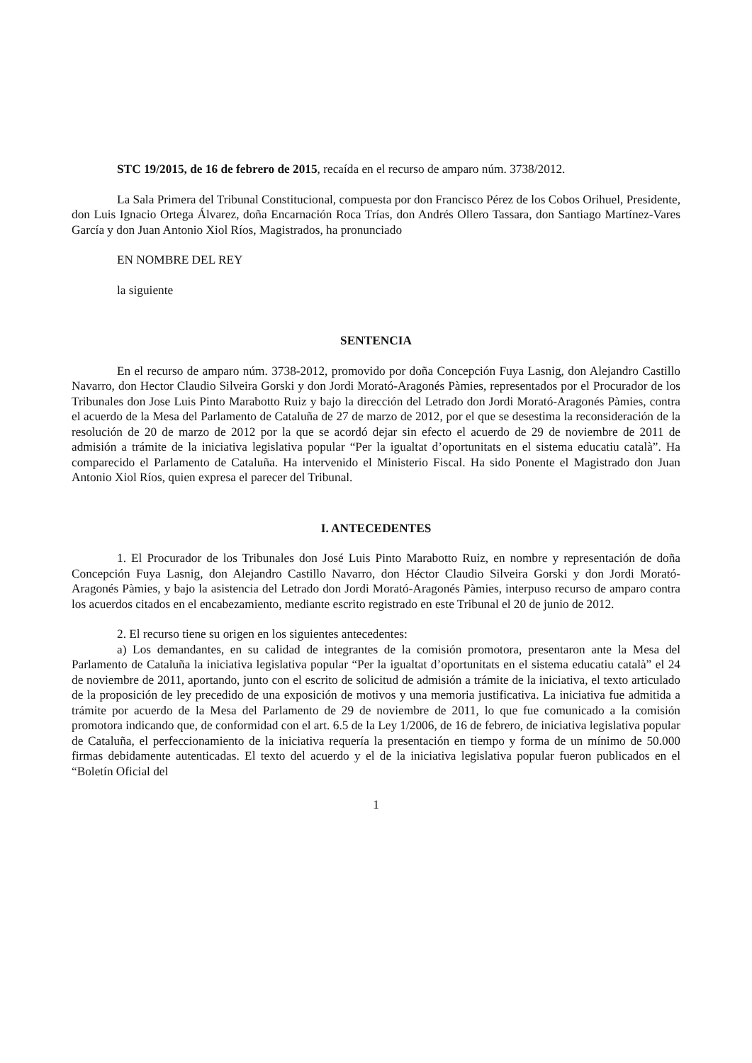STC 19/2015, de 16 de febrero de 2015, recaída en el recurso de amparo núm. 3738/2012.
La Sala Primera del Tribunal Constitucional, compuesta por don Francisco Pérez de los Cobos Orihuel, Presidente, don Luis Ignacio Ortega Álvarez, doña Encarnación Roca Trías, don Andrés Ollero Tassara, don Santiago Martínez-Vares García y don Juan Antonio Xiol Ríos, Magistrados, ha pronunciado
EN NOMBRE DEL REY
la siguiente
SENTENCIA
En el recurso de amparo núm. 3738-2012, promovido por doña Concepción Fuya Lasnig, don Alejandro Castillo Navarro, don Hector Claudio Silveira Gorski y don Jordi Morató-Aragonés Pàmies, representados por el Procurador de los Tribunales don Jose Luis Pinto Marabotto Ruiz y bajo la dirección del Letrado don Jordi Morató-Aragonés Pàmies, contra el acuerdo de la Mesa del Parlamento de Cataluña de 27 de marzo de 2012, por el que se desestima la reconsideración de la resolución de 20 de marzo de 2012 por la que se acordó dejar sin efecto el acuerdo de 29 de noviembre de 2011 de admisión a trámite de la iniciativa legislativa popular “Per la igualtat d’oportunitats en el sistema educatiu català”. Ha comparecido el Parlamento de Cataluña. Ha intervenido el Ministerio Fiscal. Ha sido Ponente el Magistrado don Juan Antonio Xiol Ríos, quien expresa el parecer del Tribunal.
I. ANTECEDENTES
1. El Procurador de los Tribunales don José Luis Pinto Marabotto Ruiz, en nombre y representación de doña Concepción Fuya Lasnig, don Alejandro Castillo Navarro, don Héctor Claudio Silveira Gorski y don Jordi Morató-Aragonés Pàmies, y bajo la asistencia del Letrado don Jordi Morató-Aragonés Pàmies, interpuso recurso de amparo contra los acuerdos citados en el encabezamiento, mediante escrito registrado en este Tribunal el 20 de junio de 2012.
2. El recurso tiene su origen en los siguientes antecedentes:
a) Los demandantes, en su calidad de integrantes de la comisión promotora, presentaron ante la Mesa del Parlamento de Cataluña la iniciativa legislativa popular “Per la igualtat d’oportunitats en el sistema educatiu català” el 24 de noviembre de 2011, aportando, junto con el escrito de solicitud de admisión a trámite de la iniciativa, el texto articulado de la proposición de ley precedido de una exposición de motivos y una memoria justificativa. La iniciativa fue admitida a trámite por acuerdo de la Mesa del Parlamento de 29 de noviembre de 2011, lo que fue comunicado a la comisión promotora indicando que, de conformidad con el art. 6.5 de la Ley 1/2006, de 16 de febrero, de iniciativa legislativa popular de Cataluña, el perfeccionamiento de la iniciativa requería la presentación en tiempo y forma de un mínimo de 50.000 firmas debidamente autenticadas. El texto del acuerdo y el de la iniciativa legislativa popular fueron publicados en el “Boletín Oficial del
1